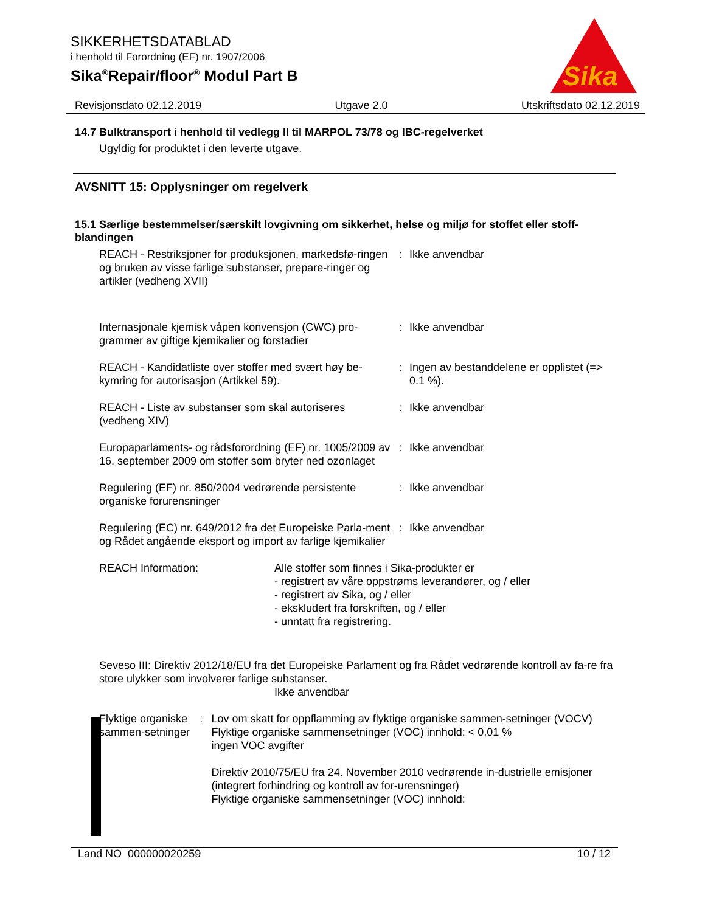SIKKERHETSDATABLAD
i henhold til Forordning (EF) nr. 1907/2006
Sika<sup>®</sup>Repair/floor<sup>®</sup> Modul Part B
Sika
Revisjonsdato 02.12.2019 Utgave 2.0 Utskriftsdato 02.12.2019
14.7 Bulktransport i henhold til vedlegg II til MARPOL 73/78 og IBC-regelverket
Ugyldig for produktet i den leverte utgave.
AVSNITT 15: Opplysninger om regelverk
15.1 Særlige bestemmelser/særskilt lovgivning om sikkerhet, helse og miljø for stoffet eller stoff-blandingen
REACH - Restriksjoner for produksjonen, markedsfø-ringen og bruken av visse farlige substanser, prepare-ringer og artikler (vedheng XVII)
: Ikke anvendbar
Internasjonale kjemisk våpen konvensjon (CWC) pro-grammer av giftige kjemikalier og forstadier
: Ikke anvendbar
REACH - Kandidatliste over stoffer med svært høy be-kymring for autorisasjon (Artikkel 59).
: Ingen av bestanddelene er opplistet (=> 0.1 %).
REACH - Liste av substanser som skal autoriseres (vedheng XIV)
: Ikke anvendbar
Europaparlaments- og rådsforordning (EF) nr. 1005/2009 av 16. september 2009 om stoffer som bryter ned ozonlaget
: Ikke anvendbar
Regulering (EF) nr. 850/2004 vedrørende persistente organiske forurensninger
: Ikke anvendbar
Regulering (EC) nr. 649/2012 fra det Europeiske Parla-ment og Rådet angående eksport og import av farlige kjemikalier
: Ikke anvendbar
REACH Information: Alle stoffer som finnes i Sika-produkter er
- registrert av våre oppstrøms leverandører, og / eller
- registrert av Sika, og / eller
- ekskludert fra forskriften, og / eller
- unntatt fra registrering.
Seveso III: Direktiv 2012/18/EU fra det Europeiske Parlament og fra Rådet vedrørende kontroll av fa-re fra store ulykker som involverer farlige substanser.
Ikke anvendbar
Flyktige organiske sammen-setninger
: Lov om skatt for oppflamming av flyktige organiske sammen-setninger (VOCV)
Flyktige organiske sammensetninger (VOC) innhold: < 0,01 %
ingen VOC avgifter
Direktiv 2010/75/EU fra 24. November 2010 vedrørende in-dustrielle emisjoner (integrert forhindring og kontroll av for-urensninger)
Flyktige organiske sammensetninger (VOC) innhold:
Land NO 000000020259 10 / 12